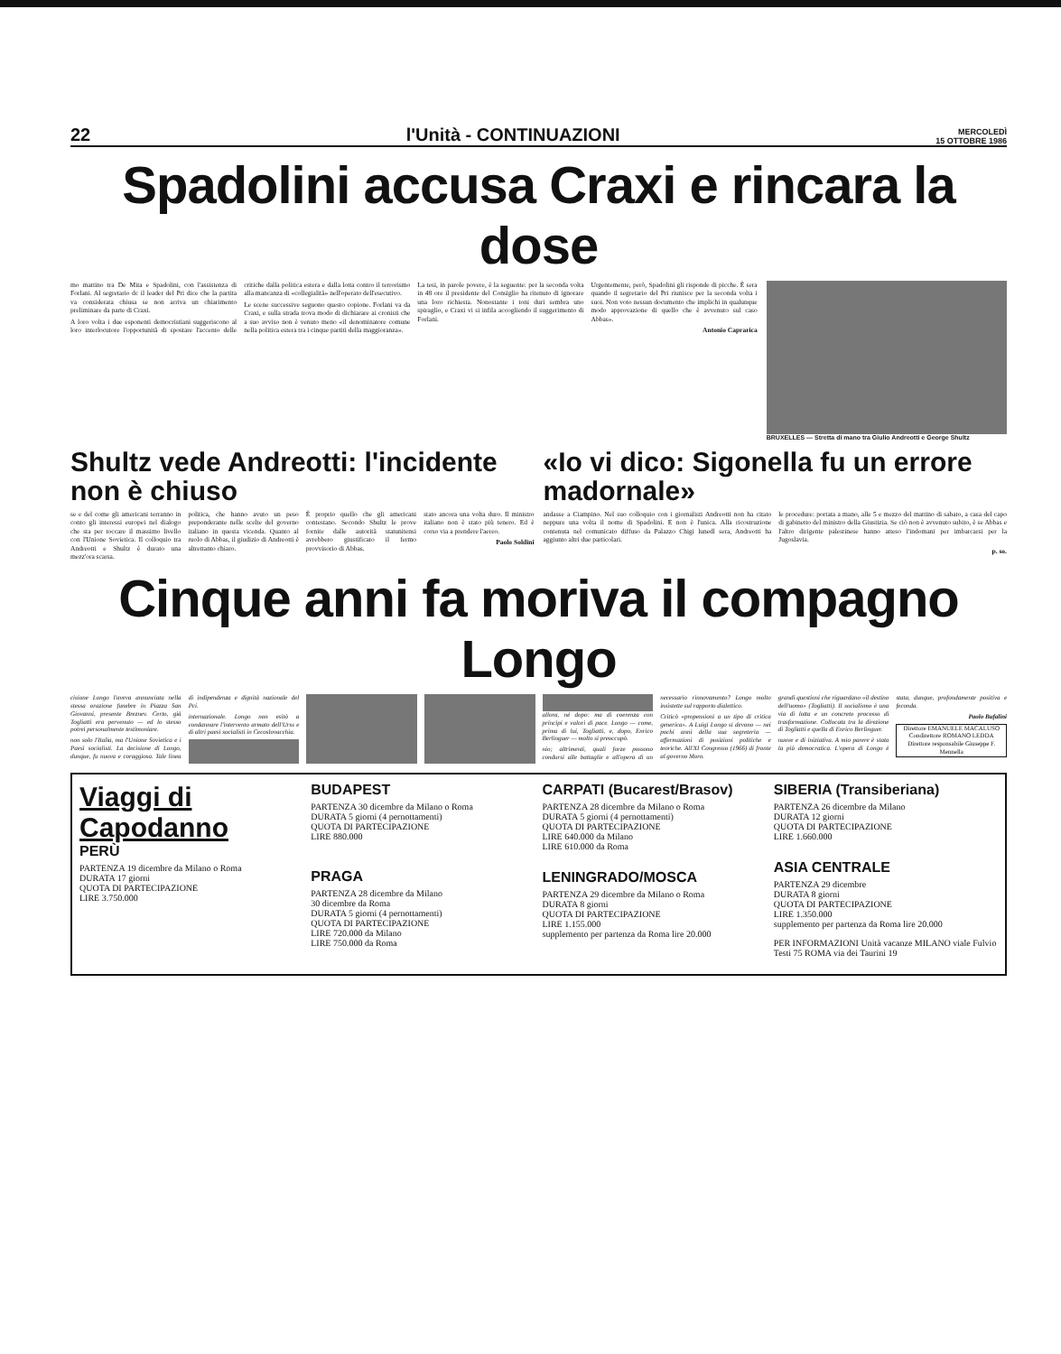22 l'Unità - CONTINUAZIONI MERCOLEDÌ
15 OTTOBRE 1986
Spadolini accusa Craxi e rincara la dose
mo mattino tra De Mita e Spadolini, con l'assistenza di Forlani. Al segretario dc il leader del Pri dice che la partita va considerata chiusa se non arriva un chiarimento preliminare da parte di Craxi.
A loro volta i due esponenti democristiani suggeriscono al loro interlocutore l'opportunità di spostare l'accento delle critiche dalla politica estera e dalla lotta contro il terrorismo alla mancanza di «collegialità» nell'operato dell'esecutivo.
Le scene successive seguono questo copione. Forlani va da Craxi, e sulla strada trova modo di dichiarare ai cronisti che a suo avviso non è venuto meno «il denominatore comune nella politica estera tra i cinque partiti della maggioranza».
La tesi, in parole povere, è la seguente: per la seconda volta in 48 ore il presidente del Consiglio ha ritenuto di ignorare una loro richiesta. Nonostante i toni duri sembra uno spiraglio, e Craxi vi si infila accogliendo il suggerimento di Forlani.
Urgentemente, però, Spadolini gli risponde di picche. È sera quando il segretario del Pri riunisce per la seconda volta i suoi. Non voto nessun documento che implichi in qualunque modo approvazione di quello che è avvenuto sul caso Abbas».
Antonio Caprarica
BRUXELLES — Stretta di mano tra Giulio Andreotti e George Shultz
Shultz vede Andreotti: l'incidente non è chiuso
se e del come gli americani terranno in conto gli interessi europei nel dialogo che sta per toccare il massimo livello con l'Unione Sovietica. Il colloquio tra Andreotti e Shultz è durato una mezz'ora scarsa.
politica, che hanno avuto un peso preponderante nelle scelte del governo italiano in questa vicenda. Quanto al ruolo di Abbas, il giudizio di Andreotti è altrettanto chiaro.
È proprio quello che gli americani contestano. Secondo Shultz le prove fornite dalle autorità statunitensi avrebbero giustificato il fermo provvisorio di Abbas.
stato ancora una volta duro. Il ministro italiano non è stato più tenero. Ed è corso via a prendere l'aereo.
Paolo Soldini
«Io vi dico: Sigonella fu un errore madornale»
andasse a Ciampino. Nel suo colloquio con i giornalisti Andreotti non ha citato neppure una volta il nome di Spadolini. E non è l'unica. Alla ricostruzione contenuta nel comunicato diffuso da Palazzo Chigi lunedì sera, Andreotti ha aggiunto altri due particolari.
le procedure: portata a mano, alle 5 e mezzo del mattino di sabato, a casa del capo di gabinetto del ministro della Giustizia. Se ciò non è avvenuto subito, è se Abbas e l'altro dirigente palestinese hanno atteso l'indomani per imbarcarsi per la Jugoslavia.
p. so.
Cinque anni fa moriva il compagno Longo
cisione Longo l'aveva annunciata nella stessa orazione funebre in Piazza San Giovanni, presente Breznev. Certo, già Togliatti era pervenuto — ed lo stesso potrei personalmente testimoniare.
non solo l'Italia, ma l'Unione Sovietica e i Paesi socialisti. La decisione di Longo, dunque, fu nuova e coraggiosa. Tale linea di indipendenza e dignità nazionale del Pci.
internazionale. Longo non esitò a condannare l'intervento armato dell'Urss e di altri paesi socialisti in Cecoslovacchia.
allora, né dopo: ma di coerenza con principi e valori di pace. Longo — come, prima di lui, Togliatti, e, dopo, Enrico Berlinguer — molto si preoccupò.
nio; altrimenti, quali forze possono condursi alle battaglie e all'opera di un necessario rinnovamento? Longo molto insistette sul rapporto dialettico.
Criticò «propensioni a un tipo di critica generica». A Luigi Longo si devono — nei pochi anni della sua segreteria — affermazioni di posizioni politiche e teoriche. All'XI Congresso (1966) di fronte al governo Moro.
grandi questioni che riguardano «il destino dell'uomo» (Togliatti). Il socialismo è una via di lotta e un concreto processo di trasformazione. Collocata tra la direzione di Togliatti e quella di Enrico Berlinguer.
nuove e di iniziativa. A mio parere è stata la più democratica. L'opera di Longo è stata, dunque, profondamente positiva e feconda.
Paolo Bufalini
Direttore EMANUELE MACALUSO
Condirettore ROMANO LEDDA
Direttore responsabile Giuseppe F. Mennella
Viaggi di Capodanno
PERÙ
PARTENZA 19 dicembre da Milano o Roma
DURATA 17 giorni
QUOTA DI PARTECIPAZIONE
LIRE 3.750.000
BUDAPEST
PARTENZA 30 dicembre da Milano o Roma
DURATA 5 giorni (4 pernottamenti)
QUOTA DI PARTECIPAZIONE
LIRE 880.000
PRAGA
PARTENZA 28 dicembre da Milano
30 dicembre da Roma
DURATA 5 giorni (4 pernottamenti)
QUOTA DI PARTECIPAZIONE
LIRE 720.000 da Milano
LIRE 750.000 da Roma
CARPATI (Bucarest/Brasov)
PARTENZA 28 dicembre da Milano o Roma
DURATA 5 giorni (4 pernottamenti)
QUOTA DI PARTECIPAZIONE
LIRE 640.000 da Milano
LIRE 610.000 da Roma
LENINGRADO/MOSCA
PARTENZA 29 dicembre da Milano o Roma
DURATA 8 giorni
QUOTA DI PARTECIPAZIONE
LIRE 1.155.000
supplemento per partenza da Roma lire 20.000
SIBERIA (Transiberiana)
PARTENZA 26 dicembre da Milano
DURATA 12 giorni
QUOTA DI PARTECIPAZIONE
LIRE 1.660.000
ASIA CENTRALE
PARTENZA 29 dicembre
DURATA 8 giorni
QUOTA DI PARTECIPAZIONE
LIRE 1.350.000
supplemento per partenza da Roma lire 20.000
PER INFORMAZIONI Unità vacanze MILANO viale Fulvio Testi 75 ROMA via dei Taurini 19